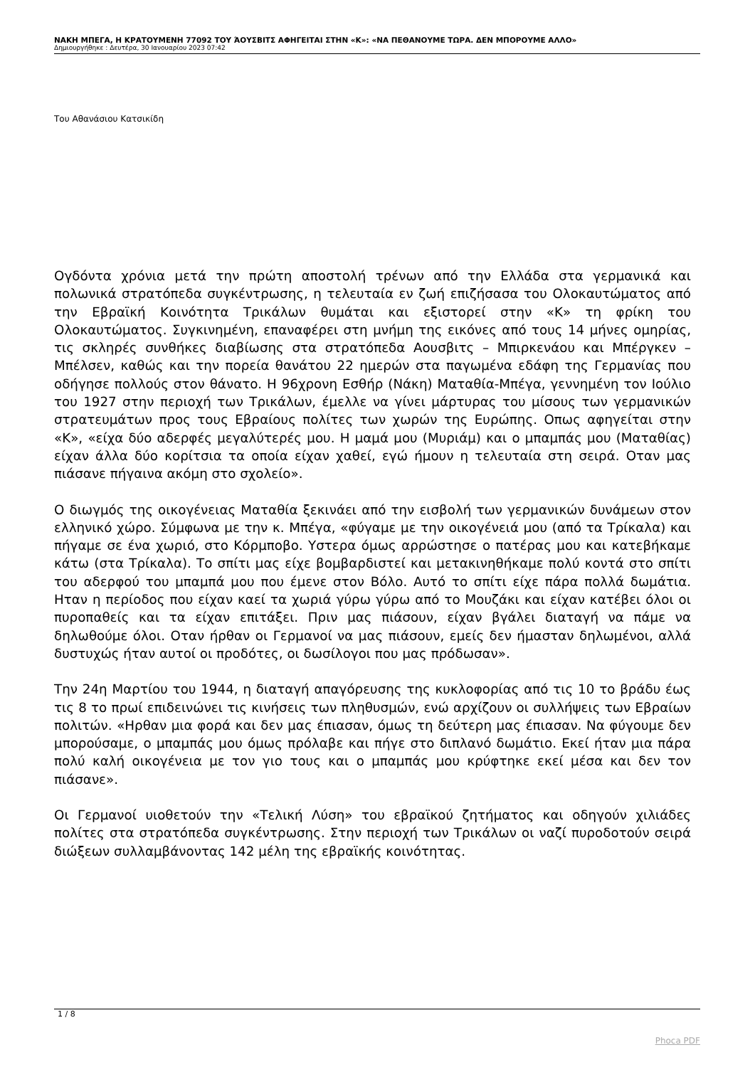ΝΑΚΗ ΜΠΕΓΑ, Η ΚΡΑΤΟΥΜΕΝΗ 77092 ΤΟΥ ΆΟΥΣΒΙΤΣ ΑΦΗΓΕΙΤΑΙ ΣΤΗΝ «Κ»: «ΝΑ ΠΕΘΑΝΟΥΜΕ ΤΩΡΑ. ΔΕΝ ΜΠΟΡΟΥΜΕ ΑΛΛΟ»
Δημιουργήθηκε : Δευτέρα, 30 Ιανουαρίου 2023 07:42
Του Αθανάσιου Κατσικίδη
Ογδόντα χρόνια μετά την πρώτη αποστολή τρένων από την Ελλάδα στα γερμανικά και πολωνικά στρατόπεδα συγκέντρωσης, η τελευταία εν ζωή επιζήσασα του Ολοκαυτώματος από την Εβραϊκή Κοινότητα Τρικάλων θυμάται και εξιστορεί στην «Κ» τη φρίκη του Ολοκαυτώματος. Συγκινημένη, επαναφέρει στη μνήμη της εικόνες από τους 14 μήνες ομηρίας, τις σκληρές συνθήκες διαβίωσης στα στρατόπεδα Αουσβιτς – Μπιρκενάου και Μπέργκεν – Μπέλσεν, καθώς και την πορεία θανάτου 22 ημερών στα παγωμένα εδάφη της Γερμανίας που οδήγησε πολλούς στον θάνατο. Η 96χρονη Εσθήρ (Νάκη) Ματαθία-Μπέγα, γεννημένη τον Ιούλιο του 1927 στην περιοχή των Τρικάλων, έμελλε να γίνει μάρτυρας του μίσους των γερμανικών στρατευμάτων προς τους Εβραίους πολίτες των χωρών της Ευρώπης. Οπως αφηγείται στην «Κ», «είχα δύο αδερφές μεγαλύτερές μου. Η μαμά μου (Μυριάμ) και ο μπαμπάς μου (Ματαθίας) είχαν άλλα δύο κορίτσια τα οποία είχαν χαθεί, εγώ ήμουν η τελευταία στη σειρά. Οταν μας πιάσανε πήγαινα ακόμη στο σχολείο».
Ο διωγμός της οικογένειας Ματαθία ξεκινάει από την εισβολή των γερμανικών δυνάμεων στον ελληνικό χώρο. Σύμφωνα με την κ. Μπέγα, «φύγαμε με την οικογένειά μου (από τα Τρίκαλα) και πήγαμε σε ένα χωριό, στο Κόρμποβο. Υστερα όμως αρρώστησε ο πατέρας μου και κατεβήκαμε κάτω (στα Τρίκαλα). Το σπίτι μας είχε βομβαρδιστεί και μετακινηθήκαμε πολύ κοντά στο σπίτι του αδερφού του μπαμπά μου που έμενε στον Βόλο. Αυτό το σπίτι είχε πάρα πολλά δωμάτια. Ηταν η περίοδος που είχαν καεί τα χωριά γύρω γύρω από το Μουζάκι και είχαν κατέβει όλοι οι πυροπαθείς και τα είχαν επιτάξει. Πριν μας πιάσουν, είχαν βγάλει διαταγή να πάμε να δηλωθούμε όλοι. Οταν ήρθαν οι Γερμανοί να μας πιάσουν, εμείς δεν ήμασταν δηλωμένοι, αλλά δυστυχώς ήταν αυτοί οι προδότες, οι δωσίλογοι που μας πρόδωσαν».
Την 24η Μαρτίου του 1944, η διαταγή απαγόρευσης της κυκλοφορίας από τις 10 το βράδυ έως τις 8 το πρωί επιδεινώνει τις κινήσεις των πληθυσμών, ενώ αρχίζουν οι συλλήψεις των Εβραίων πολιτών. «Ηρθαν μια φορά και δεν μας έπιασαν, όμως τη δεύτερη μας έπιασαν. Να φύγουμε δεν μπορούσαμε, ο μπαμπάς μου όμως πρόλαβε και πήγε στο διπλανό δωμάτιο. Εκεί ήταν μια πάρα πολύ καλή οικογένεια με τον γιο τους και ο μπαμπάς μου κρύφτηκε εκεί μέσα και δεν τον πιάσανε».
Οι Γερμανοί υιοθετούν την «Τελική Λύση» του εβραϊκού ζητήματος και οδηγούν χιλιάδες πολίτες στα στρατόπεδα συγκέντρωσης. Στην περιοχή των Τρικάλων οι ναζί πυροδοτούν σειρά διώξεων συλλαμβάνοντας 142 μέλη της εβραϊκής κοινότητας.
1 / 8
Phoca PDF